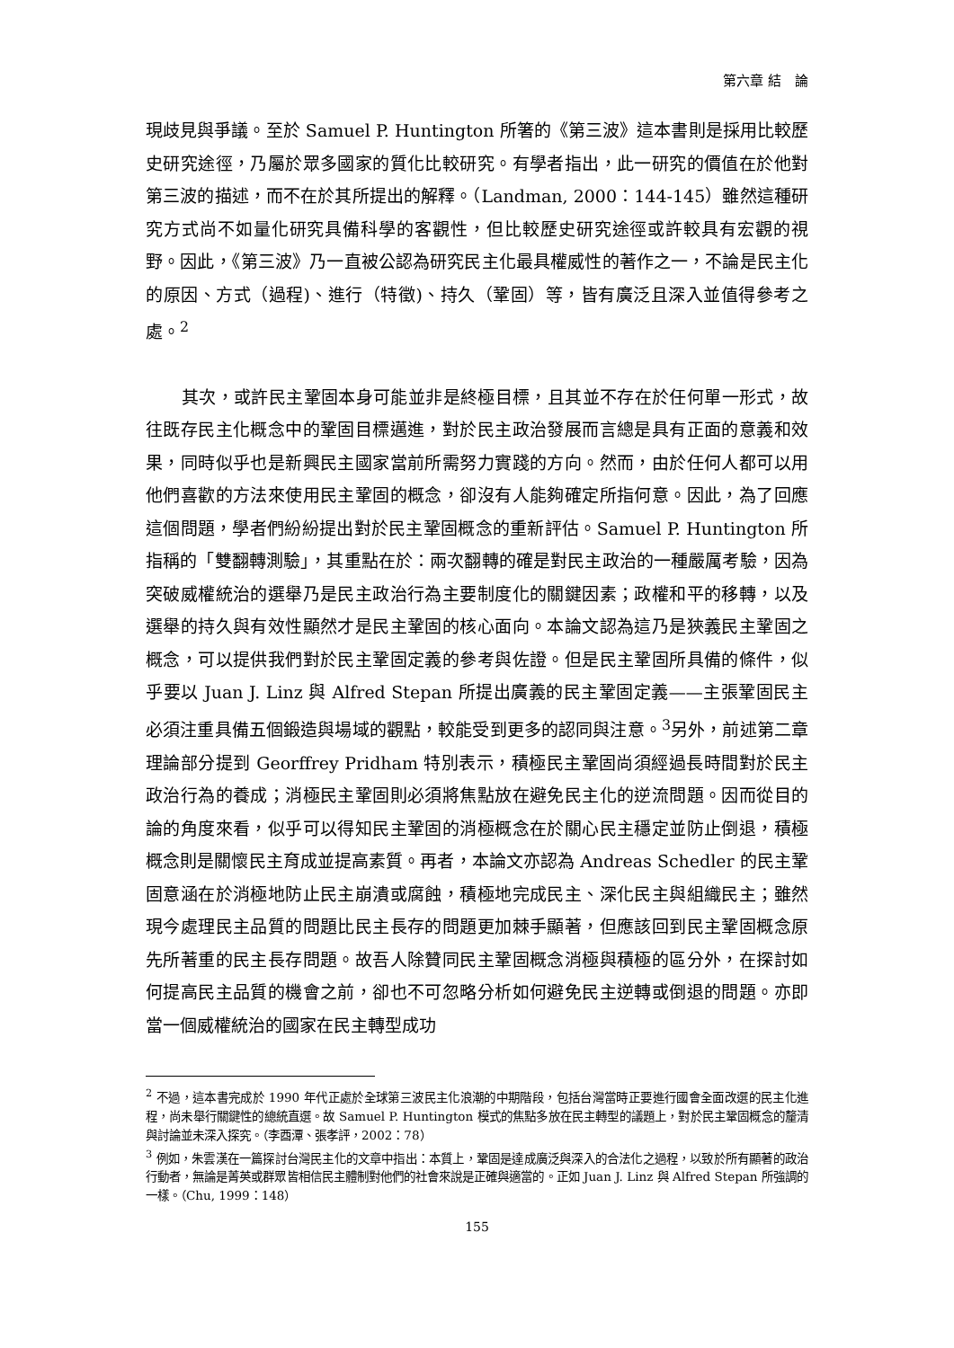第六章 結　論
現歧見與爭議。至於 Samuel P. Huntington 所箸的《第三波》這本書則是採用比較歷史研究途徑，乃屬於眾多國家的質化比較研究。有學者指出，此一研究的價值在於他對第三波的描述，而不在於其所提出的解釋。（Landman, 2000：144-145）雖然這種研究方式尚不如量化研究具備科學的客觀性，但比較歷史研究途徑或許較具有宏觀的視野。因此，《第三波》乃一直被公認為研究民主化最具權威性的著作之一，不論是民主化的原因、方式（過程)、進行（特徵)、持久（鞏固）等，皆有廣泛且深入並值得參考之處。<sup>2</sup>
其次，或許民主鞏固本身可能並非是終極目標，且其並不存在於任何單一形式，故往既存民主化概念中的鞏固目標邁進，對於民主政治發展而言總是具有正面的意義和效果，同時似乎也是新興民主國家當前所需努力實踐的方向。然而，由於任何人都可以用他們喜歡的方法來使用民主鞏固的概念，卻沒有人能夠確定所指何意。因此，為了回應這個問題，學者們紛紛提出對於民主鞏固概念的重新評估。Samuel P. Huntington 所指稱的「雙翻轉測驗」，其重點在於：兩次翻轉的確是對民主政治的一種嚴厲考驗，因為突破威權統治的選舉乃是民主政治行為主要制度化的關鍵因素；政權和平的移轉，以及選舉的持久與有效性顯然才是民主鞏固的核心面向。本論文認為這乃是狹義民主鞏固之概念，可以提供我們對於民主鞏固定義的參考與佐證。但是民主鞏固所具備的條件，似乎要以 Juan J. Linz 與 Alfred Stepan 所提出廣義的民主鞏固定義——主張鞏固民主必須注重具備五個鍛造與場域的觀點，較能受到更多的認同與注意。<sup>3</sup>另外，前述第二章理論部分提到 Georffrey Pridham 特別表示，積極民主鞏固尚須經過長時間對於民主政治行為的養成；消極民主鞏固則必須將焦點放在避免民主化的逆流問題。因而從目的論的角度來看，似乎可以得知民主鞏固的消極概念在於關心民主穩定並防止倒退，積極概念則是關懷民主育成並提高素質。再者，本論文亦認為 Andreas Schedler 的民主鞏固意涵在於消極地防止民主崩潰或腐蝕，積極地完成民主、深化民主與組織民主；雖然現今處理民主品質的問題比民主長存的問題更加棘手顯著，但應該回到民主鞏固概念原先所著重的民主長存問題。故吾人除贊同民主鞏固概念消極與積極的區分外，在探討如何提高民主品質的機會之前，卻也不可忽略分析如何避免民主逆轉或倒退的問題。亦即當一個威權統治的國家在民主轉型成功
<sup>2</sup> 不過，這本書完成於 1990 年代正處於全球第三波民主化浪潮的中期階段，包括台灣當時正要進行國會全面改選的民主化進程，尚未舉行關鍵性的總統直選。故 Samuel P. Huntington 模式的焦點多放在民主轉型的議題上，對於民主鞏固概念的釐清與討論並未深入探究。（李酉潭、張孝評，2002：78）
<sup>3</sup> 例如，朱雲漢在一篇探討台灣民主化的文章中指出：本質上，鞏固是達成廣泛與深入的合法化之過程，以致於所有顯著的政治行動者，無論是菁英或群眾皆相信民主體制對他們的社會來說是正確與適當的。正如 Juan J. Linz 與 Alfred Stepan 所強調的一樣。（Chu, 1999：148）
155